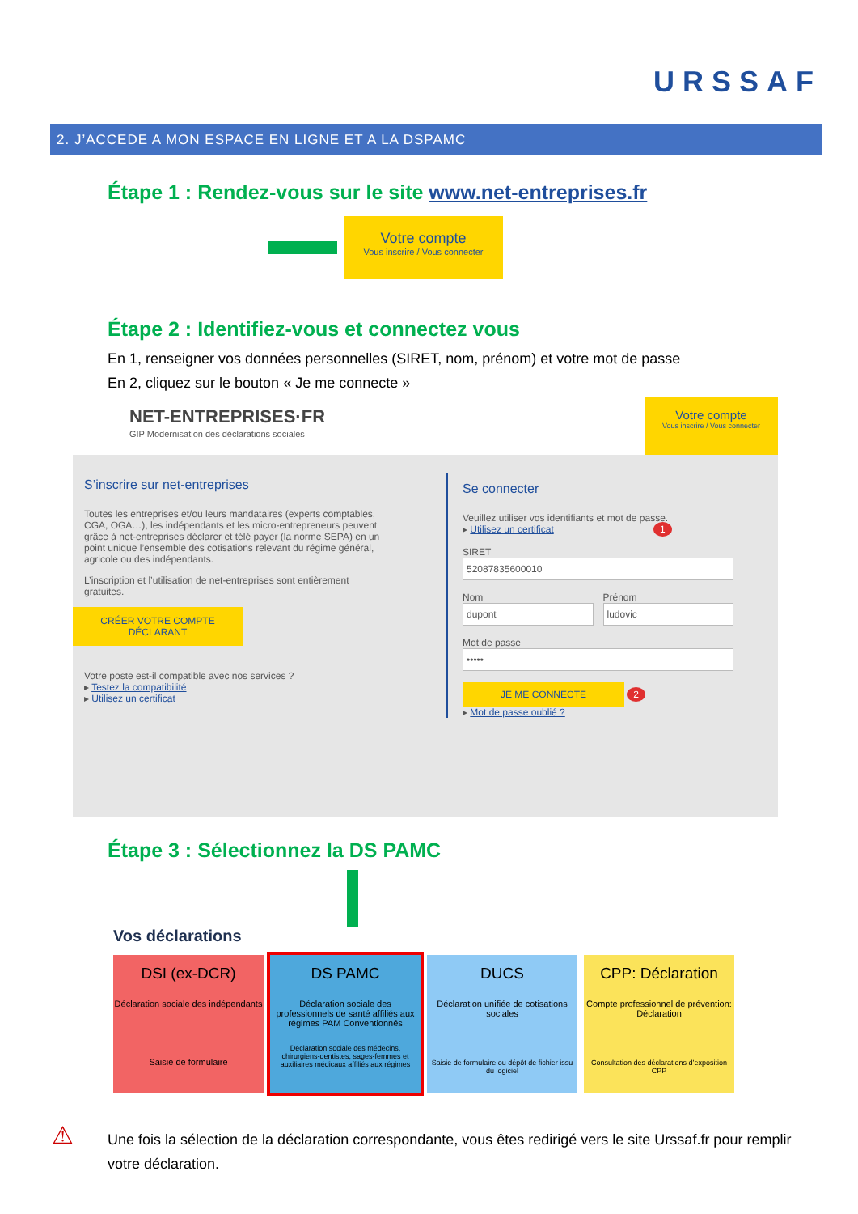URSSAF
2. J’ACCEDE A MON ESPACE EN LIGNE ET A LA DSPAMC
Étape 1 : Rendez-vous sur le site www.net-entreprises.fr
Votre compte
Vous inscrire / Vous connecter
Étape 2 : Identifiez-vous et connectez vous
En 1, renseigner vos données personnelles (SIRET, nom, prénom) et votre mot de passe
En 2, cliquez sur le bouton « Je me connecte »
NET-ENTREPRISES·FR
GIP Modernisation des déclarations sociales
Votre compte
Vous inscrire / Vous connecter
S’inscrire sur net-entreprises
Toutes les entreprises et/ou leurs mandataires (experts comptables, CGA, OGA…), les indépendants et les micro-entrepreneurs peuvent grâce à net-entreprises déclarer et télé payer (la norme SEPA) en un point unique l’ensemble des cotisations relevant du régime général, agricole ou des indépendants.
L’inscription et l’utilisation de net-entreprises sont entièrement gratuites.
CRÉER VOTRE COMPTE DÉCLARANT
Votre poste est-il compatible avec nos services ?
▸ Testez la compatibilité
▸ Utilisez un certificat
Se connecter
Veuillez utiliser vos identifiants et mot de passe.
▸ Utilisez un certificat 1
SIRET
52087835600010
Nom
dupont
Prénom
ludovic
Mot de passe
•••••
JE ME CONNECTE 2
▸ Mot de passe oublié ?
Étape 3 : Sélectionnez la DS PAMC
Vos déclarations
DSI (ex-DCR)
Déclaration sociale des indépendants
Saisie de formulaire
DS PAMC
Déclaration sociale des professionnels de santé affiliés aux régimes PAM Conventionnés
Déclaration sociale des médecins, chirurgiens-dentistes, sages-femmes et auxiliaires médicaux affiliés aux régimes
DUCS
Déclaration unifiée de cotisations sociales
Saisie de formulaire ou dépôt de fichier issu du logiciel
CPP: Déclaration
Compte professionnel de prévention: Déclaration
Consultation des déclarations d’exposition CPP
⚠
Une fois la sélection de la déclaration correspondante, vous êtes redirigé vers le site Urssaf.fr pour remplir votre déclaration.